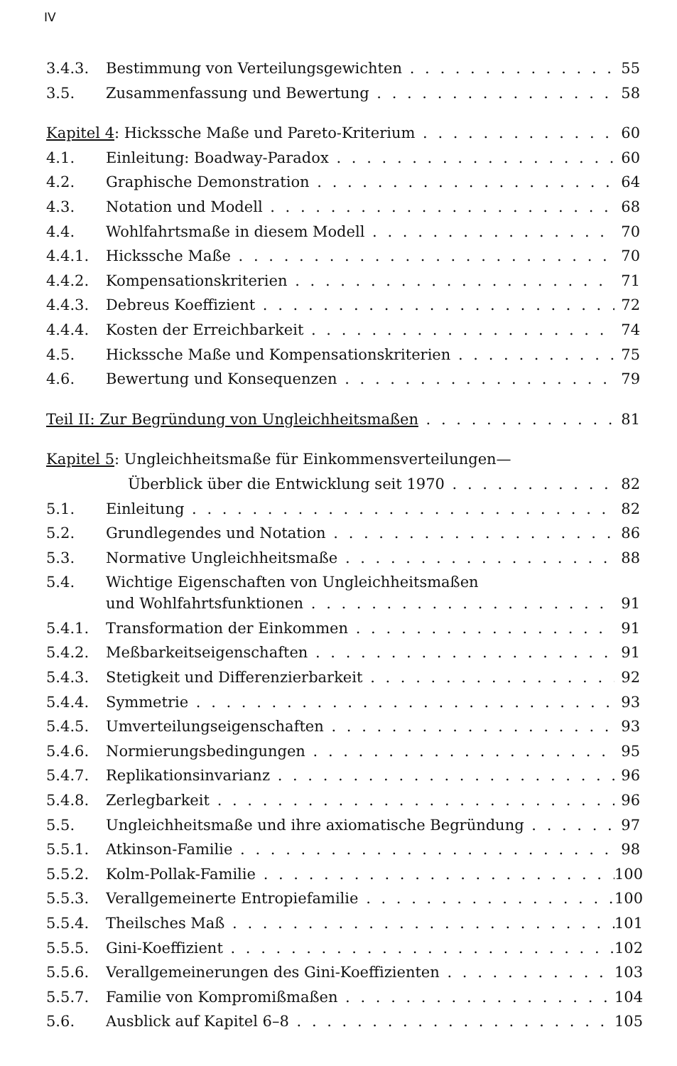IV
3.4.3. Bestimmung von Verteilungsgewichten 55
3.5. Zusammenfassung und Bewertung 58
Kapitel 4: Hickssche Maße und Pareto-Kriterium 60
4.1. Einleitung: Boadway-Paradox 60
4.2. Graphische Demonstration 64
4.3. Notation und Modell 68
4.4. Wohlfahrtsmaße in diesem Modell 70
4.4.1. Hickssche Maße 70
4.4.2. Kompensationskriterien 71
4.4.3. Debreus Koeffizient 72
4.4.4. Kosten der Erreichbarkeit 74
4.5. Hickssche Maße und Kompensationskriterien 75
4.6. Bewertung und Konsequenzen 79
Teil II: Zur Begründung von Ungleichheitsmaßen 81
Kapitel 5: Ungleichheitsmaße für Einkommensverteilungen—
Überblick über die Entwicklung seit 1970 82
5.1. Einleitung 82
5.2. Grundlegendes und Notation 86
5.3. Normative Ungleichheitsmaße 88
5.4. Wichtige Eigenschaften von Ungleichheitsmaßen
und Wohlfahrtsfunktionen 91
5.4.1. Transformation der Einkommen 91
5.4.2. Meßbarkeitseigenschaften 91
5.4.3. Stetigkeit und Differenzierbarkeit 92
5.4.4. Symmetrie 93
5.4.5. Umverteilungseigenschaften 93
5.4.6. Normierungsbedingungen 95
5.4.7. Replikationsinvarianz 96
5.4.8. Zerlegbarkeit 96
5.5. Ungleichheitsmaße und ihre axiomatische Begründung 97
5.5.1. Atkinson-Familie 98
5.5.2. Kolm-Pollak-Familie 100
5.5.3. Verallgemeinerte Entropiefamilie 100
5.5.4. Theilsches Maß 101
5.5.5. Gini-Koeffizient 102
5.5.6. Verallgemeinerungen des Gini-Koeffizienten 103
5.5.7. Familie von Kompromißmaßen 104
5.6. Ausblick auf Kapitel 6–8 105